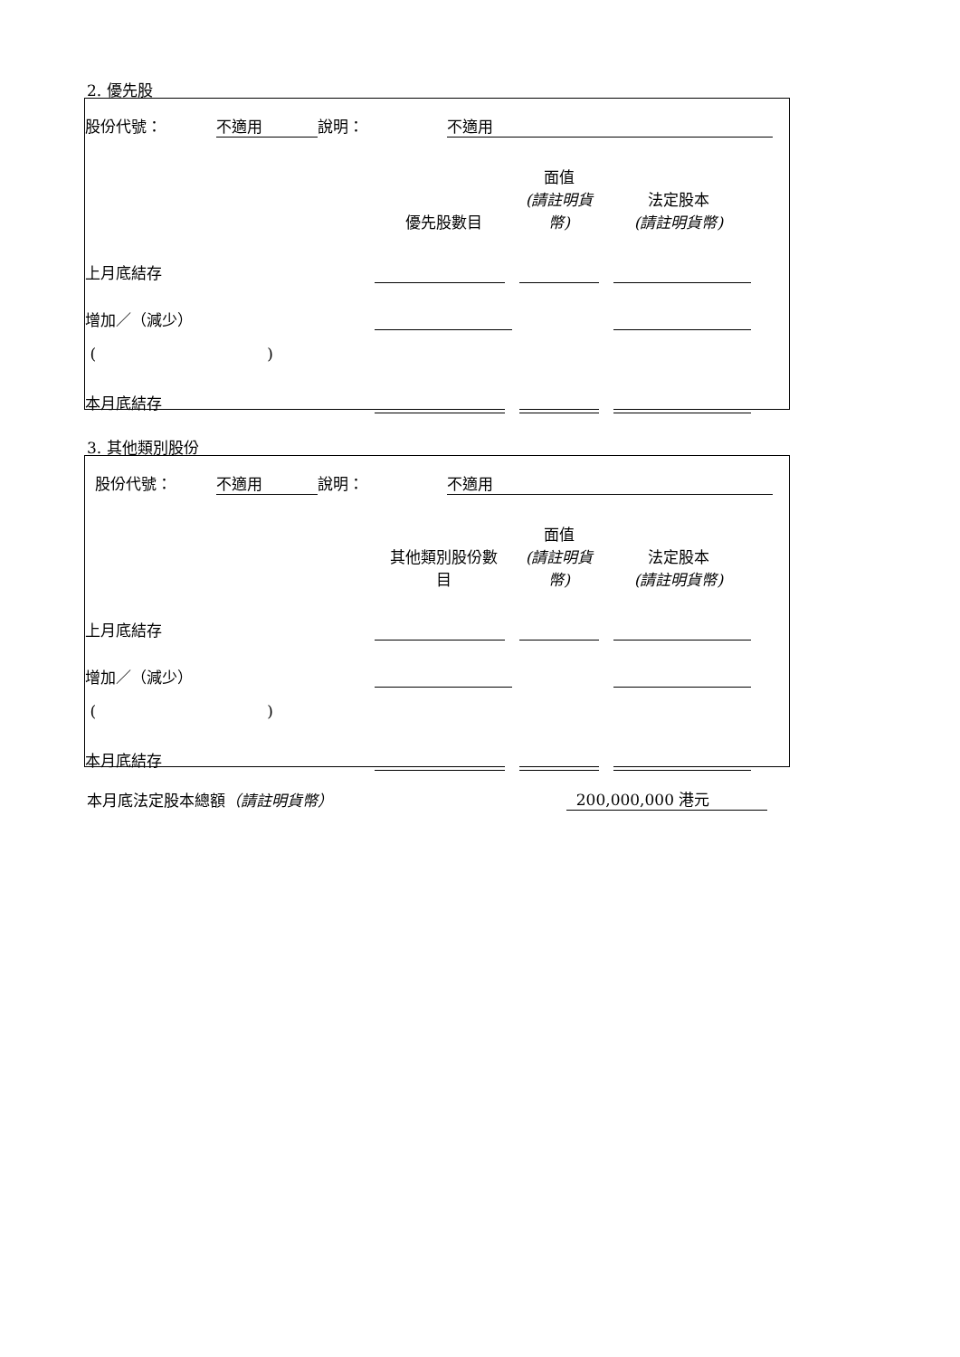2. 優先股
| 股份代號： | 不適用 | 說明： | 不適用 | |
| | 優先股數目 | 面值 (請註明貨 幣) | 法定股本 (請註明貨幣) | |
| 上月底結存 | | | | |
| 增加／（減少） | | | | |
| ( ) | | | | |
| 本月底結存 | | | | |
3. 其他類別股份
| 股份代號： | 不適用 | 說明： | 不適用 | |
| | 其他類別股份數 目 | 面值 (請註明貨 幣) | 法定股本 (請註明貨幣) | |
| 上月底結存 | | | | |
| 增加／（減少） | | | | |
| ( ) | | | | |
| 本月底結存 | | | | |
| 本月底法定股本總額 （請註明貨幣） | 200,000,000 港元 |